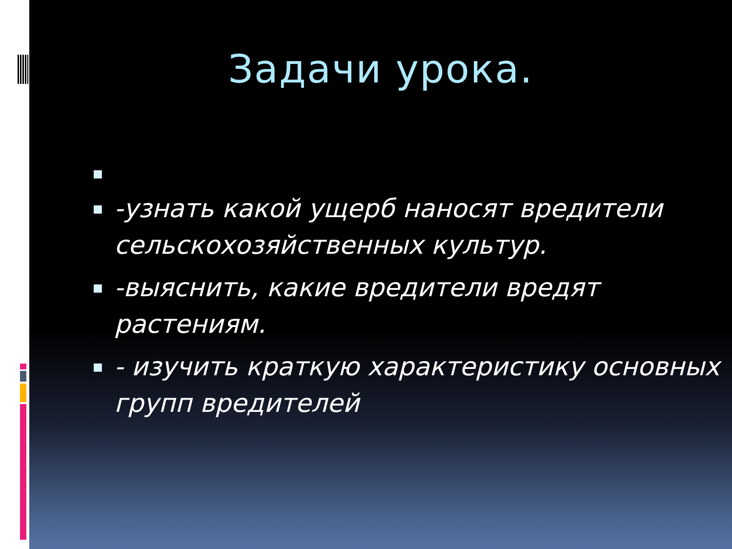Задачи урока.
■
■ -узнать какой ущерб наносят вредители сельскохозяйственных культур.
■ -выяснить, какие вредители вредят растениям.
■ - изучить краткую характеристику основных групп вредителей